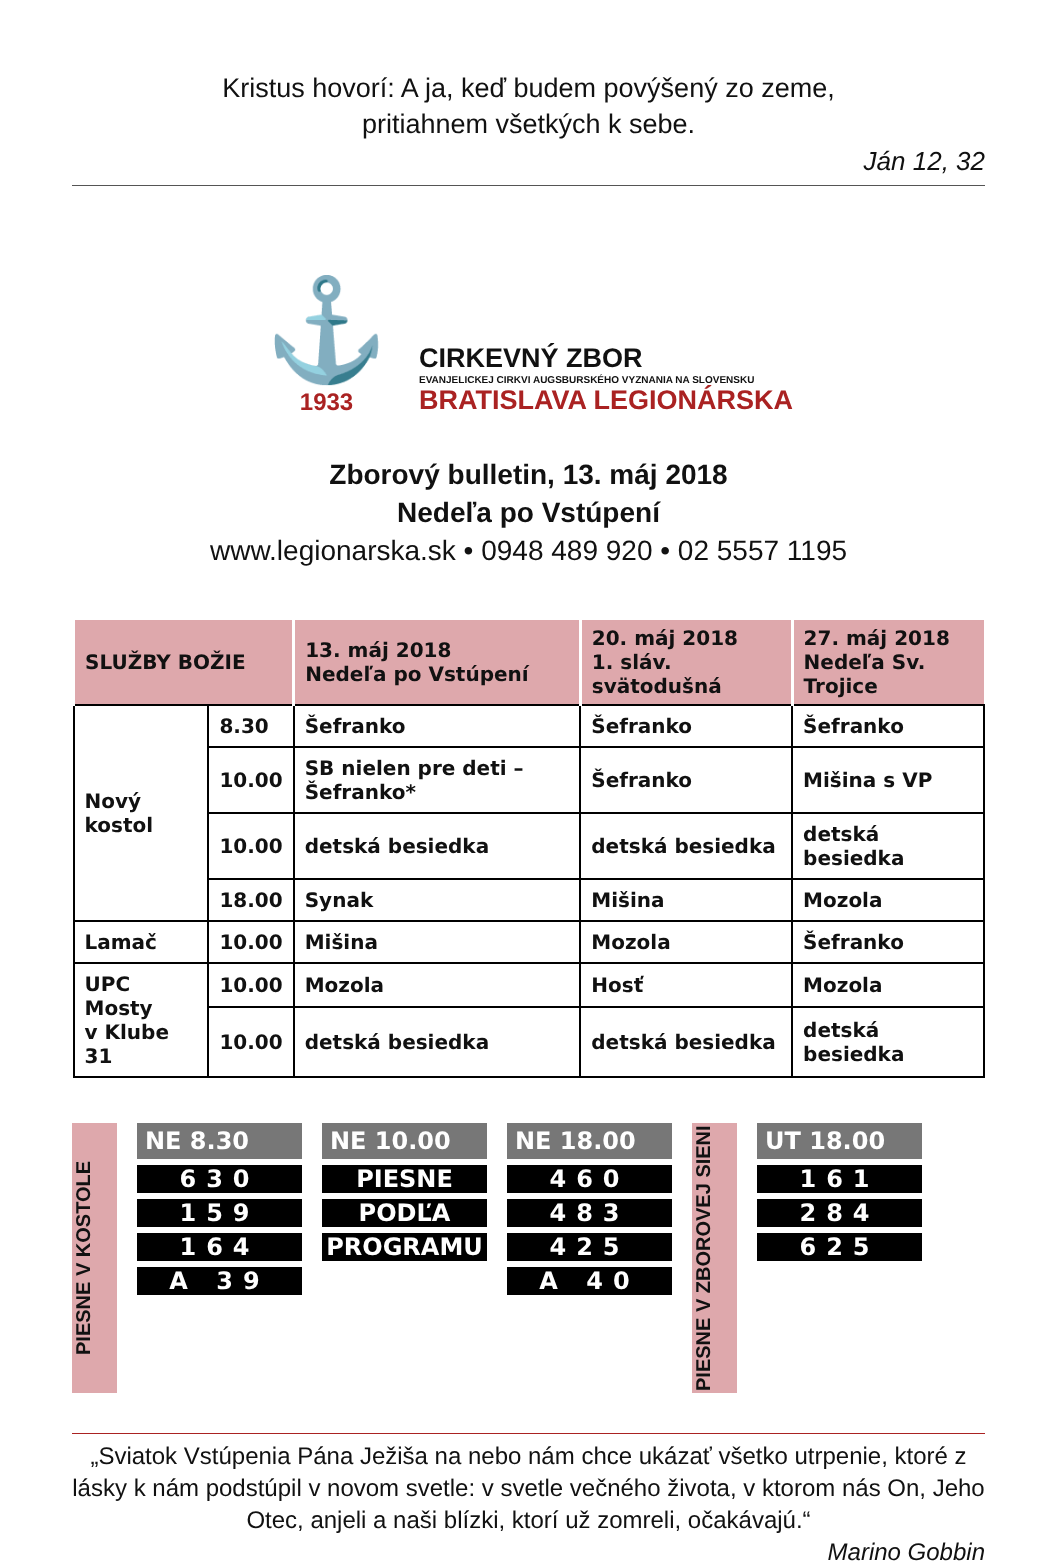Kristus hovorí: A ja, keď budem povýšený zo zeme,
pritiahnem všetkých k sebe.
Ján 12, 32
⚓
1933
CIRKEVNÝ ZBOR
EVANJELICKEJ CIRKVI AUGSBURSKÉHO VYZNANIA NA SLOVENSKU
BRATISLAVA LEGIONÁRSKA
Zborový bulletin, 13. máj 2018
Nedeľa po Vstúpení
www.legionarska.sk • 0948 489 920 • 02 5557 1195
| SLUŽBY BOŽIE | | 13. máj 2018 Nedeľa po Vstúpení | 20. máj 2018 1. sláv. svätodušná | 27. máj 2018 Nedeľa Sv. Trojice |
| --- | --- | --- | --- | --- |
| Nový kostol | 8.30 | Šefranko | Šefranko | Šefranko |
| | 10.00 | SB nielen pre deti – Šefranko* | Šefranko | Mišina s VP |
| | 10.00 | detská besiedka | detská besiedka | detská besiedka |
| | 18.00 | Synak | Mišina | Mozola |
| Lamač | 10.00 | Mišina | Mozola | Šefranko |
| UPC Mosty v Klube 31 | 10.00 | Mozola | Hosť | Mozola |
| | 10.00 | detská besiedka | detská besiedka | detská besiedka |
PIESNE V KOSTOLE
NE 8.30
630
159
164
A 39
NE 10.00
PIESNE
PODĽA
PROGRAMU
NE 18.00
460
483
425
A 40
PIESNE V ZBOROVEJ SIENI
UT 18.00
161
284
625
„Sviatok Vstúpenia Pána Ježiša na nebo nám chce ukázať všetko utrpenie, ktoré z lásky k nám podstúpil v novom svetle: v svetle večného života, v ktorom nás On, Jeho Otec, anjeli a naši blízki, ktorí už zomreli, očakávajú.“
Marino Gobbin